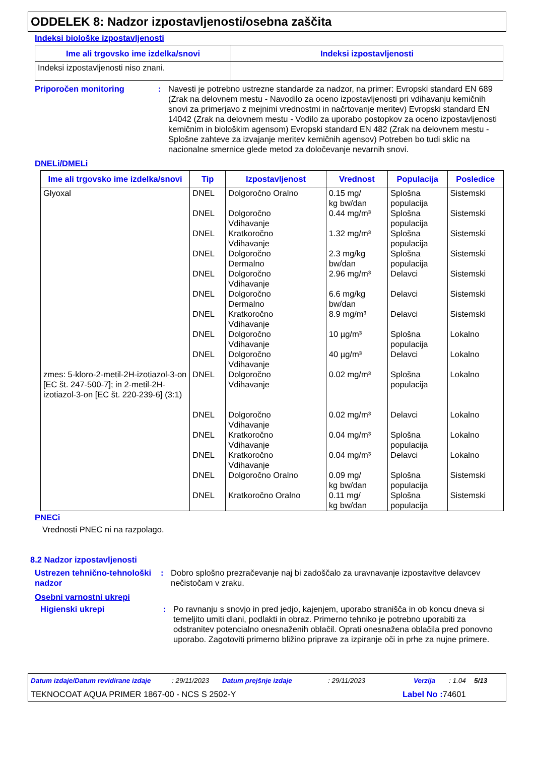ODDELEK 8: Nadzor izpostavljenosti/osebna zaščita
Indeksi biološke izpostavljenosti
| Ime ali trgovsko ime izdelka/snovi | Indeksi izpostavljenosti |
| --- | --- |
| Indeksi izpostavljenosti niso znani. | |
Priporočen monitoring : Navesti je potrebno ustrezne standarde za nadzor, na primer: Evropski standard EN 689 (Zrak na delovnem mestu - Navodilo za oceno izpostavljenosti pri vdihavanju kemičnih snovi za primerjavo z mejnimi vrednostmi in načrtovanje meritev) Evropski standard EN 14042 (Zrak na delovnem mestu - Vodilo za uporabo postopkov za oceno izpostavljenosti kemičnim in biološkim agensom) Evropski standard EN 482 (Zrak na delovnem mestu - Splošne zahteve za izvajanje meritev kemičnih agensov) Potreben bo tudi sklic na nacionalne smernice glede metod za določevanje nevarnih snovi.
DNELi/DMELi
| Ime ali trgovsko ime izdelka/snovi | Tip | Izpostavljenost | Vrednost | Populacija | Posledice |
| --- | --- | --- | --- | --- | --- |
| Glyoxal zmes: 5-kloro-2-metil-2H-izotiazol-3-on [EC št. 247-500-7]; in 2-metil-2H-izotiazol-3-on [EC št. 220-239-6] (3:1) | DNEL DNEL DNEL DNEL DNEL DNEL DNEL DNEL DNEL DNEL DNEL DNEL DNEL DNEL DNEL | Dolgoročno Oralno Dolgoročno Vdihavanje Kratkoročno Vdihavanje Dolgoročno Dermalno Dolgoročno Vdihavanje Dolgoročno Dermalno Kratkoročno Vdihavanje Dolgoročno Vdihavanje Dolgoročno Vdihavanje Dolgoročno Vdihavanje Dolgoročno Vdihavanje Kratkoročno Vdihavanje Kratkoročno Vdihavanje Dolgoročno Oralno Kratkoročno Oralno | 0.15 mg/ kg bw/dan 0.44 mg/m³ 1.32 mg/m³ 2.3 mg/kg bw/dan 2.96 mg/m³ 6.6 mg/kg bw/dan 8.9 mg/m³ 10 µg/m³ 40 µg/m³ 0.02 mg/m³ 0.02 mg/m³ 0.04 mg/m³ 0.04 mg/m³ 0.09 mg/ kg bw/dan 0.11 mg/ kg bw/dan | Splošna populacija Splošna populacija Splošna populacija Splošna populacija Delavci Delavci Delavci Splošna populacija Delavci Splošna populacija Delavci Splošna populacija Delavci Splošna populacija Splošna populacija | Sistemski Sistemski Sistemski Sistemski Sistemski Sistemski Sistemski Lokalno Lokalno Lokalno Lokalno Lokalno Lokalno Sistemski Sistemski |
PNECi
Vrednosti PNEC ni na razpolago.
8.2 Nadzor izpostavljenosti
Ustrezen tehnično-tehnološki nadzor
: Dobro splošno prezračevanje naj bi zadoščalo za uravnavanje izpostavitve delavcev nečistočam v zraku.
Osebni varnostni ukrepi
Higienski ukrepi : Po ravnanju s snovjo in pred jedjo, kajenjem, uporabo straniščа in ob koncu dneva si temeljito umiti dlani, podlakti in obraz. Primerno tehniko je potrebno uporabiti za odstranitev potencialno onesnaženih oblačil. Oprati onesnažena oblačila pred ponovno uporabo. Zagotoviti primerno bližino priprave za izpiranje oči in prhe za nujne primere.
Datum izdaje/Datum revidirane izdaje: 29/11/2023 Datum prejšnje izdaje: 29/11/2023 Verzija: 1.04 5/13
TEKNOCOAT AQUA PRIMER 1867-00 - NCS S 2502-Y Label No : 74601